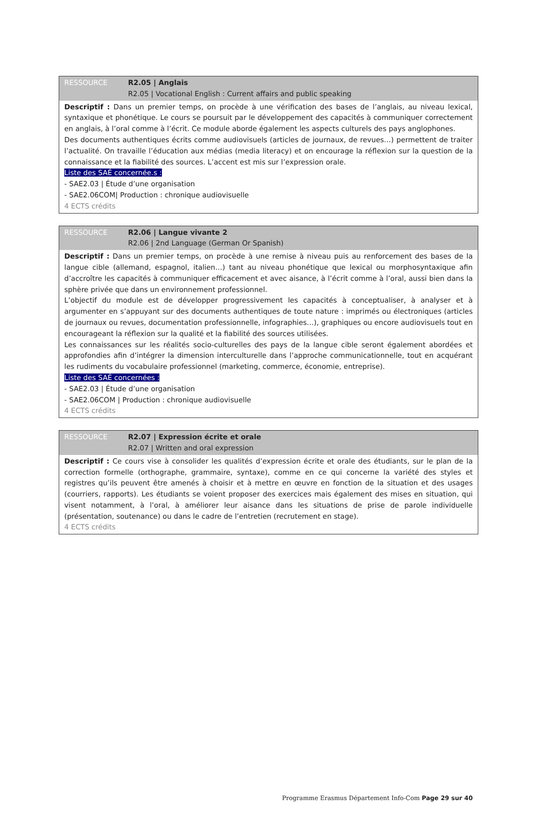| RESSOURCE | R2.05 / Anglais R2.05 / Vocational English : Current affairs and public speaking |
| Descriptif : Dans un premier temps, on procède à une vérification des bases de l’anglais, au niveau lexical, syntaxique et phonétique. Le cours se poursuit par le développement des capacités à communiquer correctement en anglais, à l’oral comme à l’écrit. Ce module aborde également les aspects culturels des pays anglophones. Des documents authentiques écrits comme audiovisuels (articles de journaux, de revues…) permettent de traiter l’actualité. On travaille l’éducation aux médias (media literacy) et on encourage la réflexion sur la question de la connaissance et la fiabilité des sources. L’accent est mis sur l’expression orale. Liste des SAÉ concernée.s : - SAE2.03 / Étude d’une organisation - SAE2.06COM/ Production : chronique audiovisuelle 4 ECTS crédits | |
| RESSOURCE | R2.06 / Langue vivante 2 R2.06 / 2nd Language (German Or Spanish) |
| Descriptif : Dans un premier temps, on procède à une remise à niveau puis au renforcement des bases de la langue cible (allemand, espagnol, italien…) tant au niveau phonétique que lexical ou morphosyntaxique afin d’accroître les capacités à communiquer efficacement et avec aisance, à l’écrit comme à l’oral, aussi bien dans la sphère privée que dans un environnement professionnel. L’objectif du module est de développer progressivement les capacités à conceptualiser, à analyser et à argumenter en s’appuyant sur des documents authentiques de toute nature : imprimés ou électroniques (articles de journaux ou revues, documentation professionnelle, infographies…), graphiques ou encore audiovisuels tout en encourageant la réflexion sur la qualité et la fiabilité des sources utilisées. Les connaissances sur les réalités socio-culturelles des pays de la langue cible seront également abordées et approfondies afin d’intégrer la dimension interculturelle dans l’approche communicationnelle, tout en acquérant les rudiments du vocabulaire professionnel (marketing, commerce, économie, entreprise). Liste des SAÉ concernées : - SAE2.03 / Étude d’une organisation - SAE2.06COM / Production : chronique audiovisuelle 4 ECTS crédits | |
| RESSOURCE | R2.07 / Expression écrite et orale R2.07 / Written and oral expression |
| Descriptif : Ce cours vise à consolider les qualités d’expression écrite et orale des étudiants, sur le plan de la correction formelle (orthographe, grammaire, syntaxe), comme en ce qui concerne la variété des styles et registres qu’ils peuvent être amenés à choisir et à mettre en œuvre en fonction de la situation et des usages (courriers, rapports). Les étudiants se voient proposer des exercices mais également des mises en situation, qui visent notamment, à l’oral, à améliorer leur aisance dans les situations de prise de parole individuelle (présentation, soutenance) ou dans le cadre de l’entretien (recrutement en stage). 4 ECTS crédits | |
Programme Erasmus Département Info-Com Page 29 sur 40